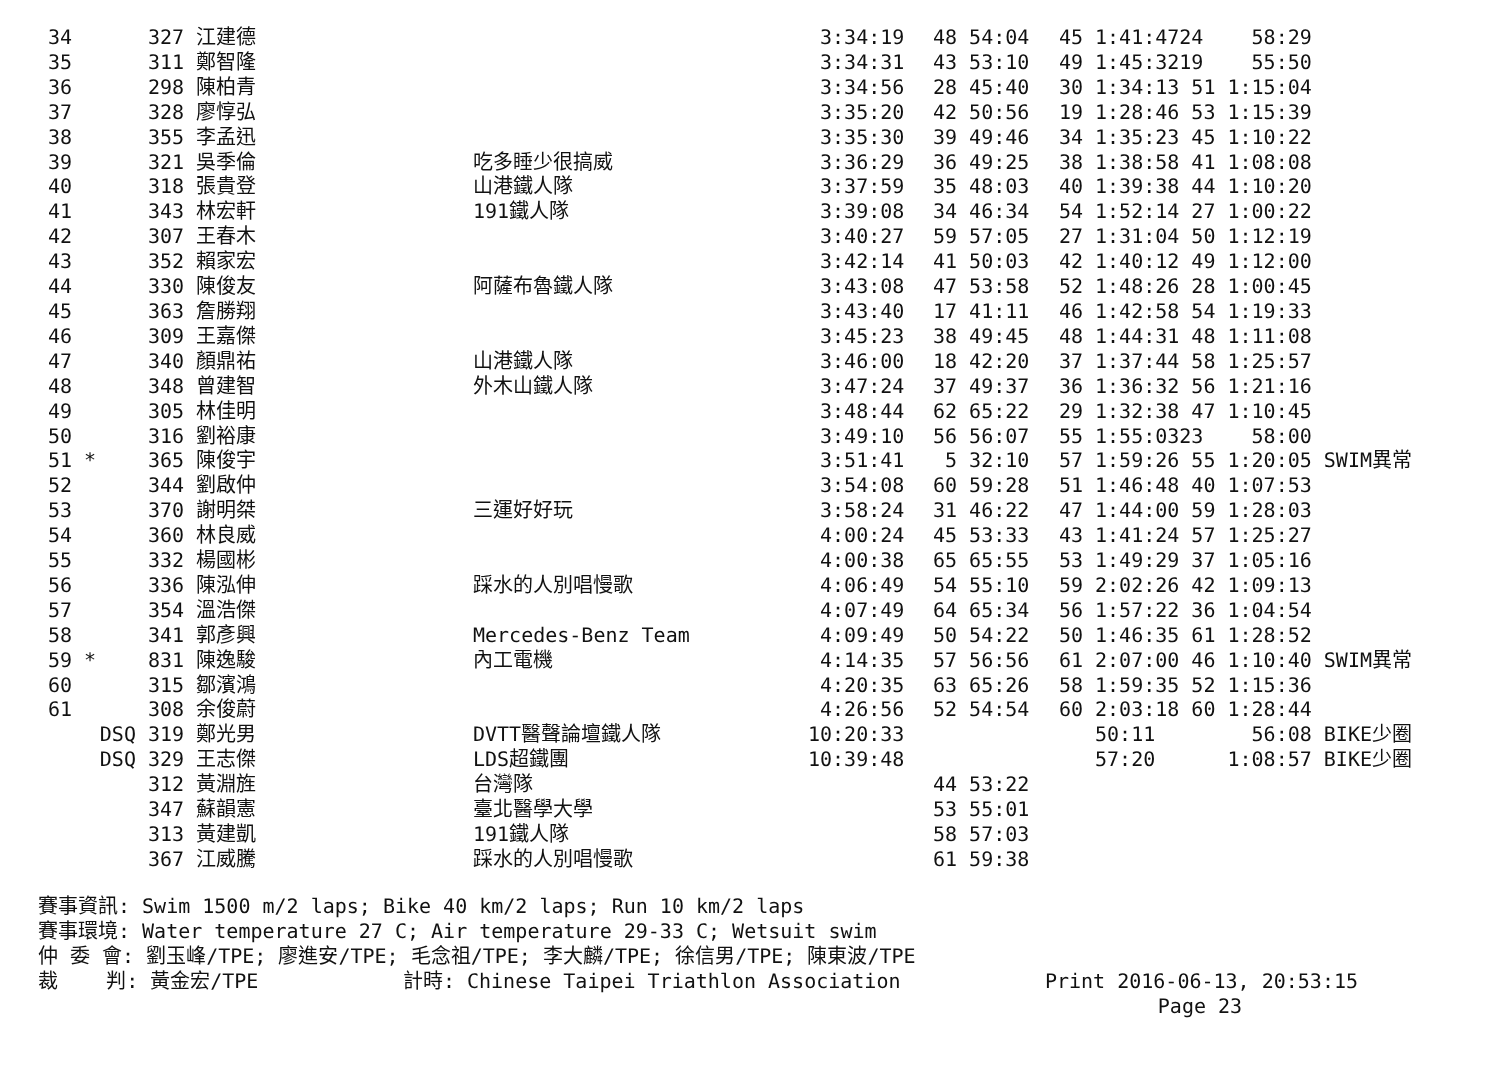| 34 | 327 江建德 | | 3:34:19 | 48 54:04 | 45 1:41:47 | 24 58:29 | |
| 35 | 311 鄭智隆 | | 3:34:31 | 43 53:10 | 49 1:45:32 | 19 55:50 | |
| 36 | 298 陳柏青 | | 3:34:56 | 28 45:40 | 30 1:34:13 | 51 1:15:04 | |
| 37 | 328 廖惇弘 | | 3:35:20 | 42 50:56 | 19 1:28:46 | 53 1:15:39 | |
| 38 | 355 李孟迅 | | 3:35:30 | 39 49:46 | 34 1:35:23 | 45 1:10:22 | |
| 39 | 321 吳季倫 | 吃多睡少很搞威 | 3:36:29 | 36 49:25 | 38 1:38:58 | 41 1:08:08 | |
| 40 | 318 張貴登 | 山港鐵人隊 | 3:37:59 | 35 48:03 | 40 1:39:38 | 44 1:10:20 | |
| 41 | 343 林宏軒 | 191鐵人隊 | 3:39:08 | 34 46:34 | 54 1:52:14 | 27 1:00:22 | |
| 42 | 307 王春木 | | 3:40:27 | 59 57:05 | 27 1:31:04 | 50 1:12:19 | |
| 43 | 352 賴家宏 | | 3:42:14 | 41 50:03 | 42 1:40:12 | 49 1:12:00 | |
| 44 | 330 陳俊友 | 阿薩布魯鐵人隊 | 3:43:08 | 47 53:58 | 52 1:48:26 | 28 1:00:45 | |
| 45 | 363 詹勝翔 | | 3:43:40 | 17 41:11 | 46 1:42:58 | 54 1:19:33 | |
| 46 | 309 王嘉傑 | | 3:45:23 | 38 49:45 | 48 1:44:31 | 48 1:11:08 | |
| 47 | 340 顏鼎祐 | 山港鐵人隊 | 3:46:00 | 18 42:20 | 37 1:37:44 | 58 1:25:57 | |
| 48 | 348 曾建智 | 外木山鐵人隊 | 3:47:24 | 37 49:37 | 36 1:36:32 | 56 1:21:16 | |
| 49 | 305 林佳明 | | 3:48:44 | 62 65:22 | 29 1:32:38 | 47 1:10:45 | |
| 50 | 316 劉裕康 | | 3:49:10 | 56 56:07 | 55 1:55:03 | 23 58:00 | |
| 51 * | 365 陳俊宇 | | 3:51:41 | 5 32:10 | 57 1:59:26 | 55 1:20:05 | SWIM異常 |
| 52 | 344 劉啟仲 | | 3:54:08 | 60 59:28 | 51 1:46:48 | 40 1:07:53 | |
| 53 | 370 謝明桀 | 三運好好玩 | 3:58:24 | 31 46:22 | 47 1:44:00 | 59 1:28:03 | |
| 54 | 360 林良威 | | 4:00:24 | 45 53:33 | 43 1:41:24 | 57 1:25:27 | |
| 55 | 332 楊國彬 | | 4:00:38 | 65 65:55 | 53 1:49:29 | 37 1:05:16 | |
| 56 | 336 陳泓伸 | 踩水的人別唱慢歌 | 4:06:49 | 54 55:10 | 59 2:02:26 | 42 1:09:13 | |
| 57 | 354 溫浩傑 | | 4:07:49 | 64 65:34 | 56 1:57:22 | 36 1:04:54 | |
| 58 | 341 郭彥興 | Mercedes-Benz Team | 4:09:49 | 50 54:22 | 50 1:46:35 | 61 1:28:52 | |
| 59 * | 831 陳逸駿 | 內工電機 | 4:14:35 | 57 56:56 | 61 2:07:00 | 46 1:10:40 | SWIM異常 |
| 60 | 315 鄒濱鴻 | | 4:20:35 | 63 65:26 | 58 1:59:35 | 52 1:15:36 | |
| 61 | 308 余俊蔚 | | 4:26:56 | 52 54:54 | 60 2:03:18 | 60 1:28:44 | |
| DSQ | 319 鄭光男 | DVTT醫聲論壇鐵人隊 | 10:20:33 | | 50:11 | 56:08 | BIKE少圈 |
| DSQ | 329 王志傑 | LDS超鐵團 | 10:39:48 | | 57:20 | 1:08:57 | BIKE少圈 |
| | 312 黃淵旌 | 台灣隊 | | 44 53:22 | | | |
| | 347 蘇韻憲 | 臺北醫學大學 | | 53 55:01 | | | |
| | 313 黃建凱 | 191鐵人隊 | | 58 57:03 | | | |
| | 367 江威騰 | 踩水的人別唱慢歌 | | 61 59:38 | | | |
賽事資訊: Swim 1500 m/2 laps; Bike 40 km/2 laps; Run 10 km/2 laps 賽事環境: Water temperature 27 C; Air temperature 29-33 C; Wetsuit swim 仲 委 會: 劉玉峰/TPE; 廖進安/TPE; 毛念祖/TPE; 李大麟/TPE; 徐信男/TPE; 陳東波/TPE 裁 判: 黃金宏/TPE 計時: Chinese Taipei Triathlon Association Print 2016-06-13, 20:53:15 Page 23